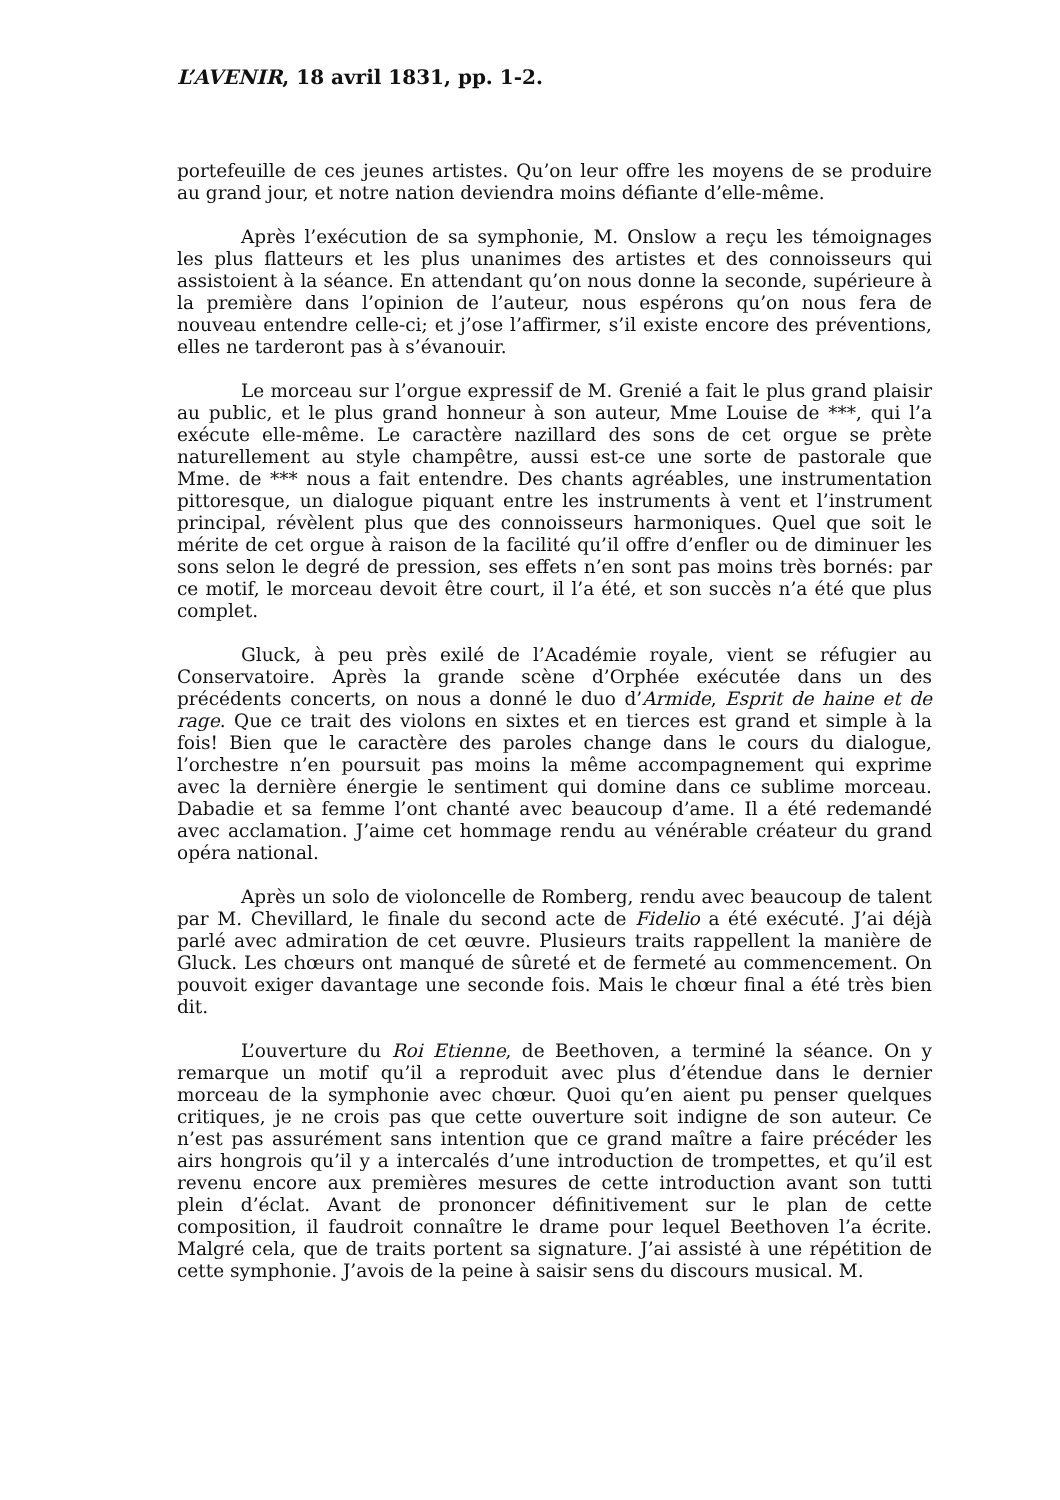L’AVENIR, 18 avril 1831, pp. 1-2.
portefeuille de ces jeunes artistes. Qu’on leur offre les moyens de se produire au grand jour, et notre nation deviendra moins défiante d’elle-même.
Après l’exécution de sa symphonie, M. Onslow a reçu les témoignages les plus flatteurs et les plus unanimes des artistes et des connoisseurs qui assistoient à la séance. En attendant qu’on nous donne la seconde, supérieure à la première dans l’opinion de l’auteur, nous espérons qu’on nous fera de nouveau entendre celle-ci; et j’ose l’affirmer, s’il existe encore des préventions, elles ne tarderont pas à s’évanouir.
Le morceau sur l’orgue expressif de M. Grenié a fait le plus grand plaisir au public, et le plus grand honneur à son auteur, Mme Louise de ***, qui l’a exécute elle-même. Le caractère nazillard des sons de cet orgue se prète naturellement au style champêtre, aussi est-ce une sorte de pastorale que Mme. de *** nous a fait entendre. Des chants agréables, une instrumentation pittoresque, un dialogue piquant entre les instruments à vent et l’instrument principal, révèlent plus que des connoisseurs harmoniques. Quel que soit le mérite de cet orgue à raison de la facilité qu’il offre d’enfler ou de diminuer les sons selon le degré de pression, ses effets n’en sont pas moins très bornés: par ce motif, le morceau devoit être court, il l’a été, et son succès n’a été que plus complet.
Gluck, à peu près exilé de l’Académie royale, vient se réfugier au Conservatoire. Après la grande scène d’Orphée exécutée dans un des précédents concerts, on nous a donné le duo d’Armide, Esprit de haine et de rage. Que ce trait des violons en sixtes et en tierces est grand et simple à la fois! Bien que le caractère des paroles change dans le cours du dialogue, l’orchestre n’en poursuit pas moins la même accompagnement qui exprime avec la dernière énergie le sentiment qui domine dans ce sublime morceau. Dabadie et sa femme l’ont chanté avec beaucoup d’ame. Il a été redemandé avec acclamation. J’aime cet hommage rendu au vénérable créateur du grand opéra national.
Après un solo de violoncelle de Romberg, rendu avec beaucoup de talent par M. Chevillard, le finale du second acte de Fidelio a été exécuté. J’ai déjà parlé avec admiration de cet œuvre. Plusieurs traits rappellent la manière de Gluck. Les chœurs ont manqué de sûreté et de fermeté au commencement. On pouvoit exiger davantage une seconde fois. Mais le chœur final a été très bien dit.
L’ouverture du Roi Etienne, de Beethoven, a terminé la séance. On y remarque un motif qu’il a reproduit avec plus d’étendue dans le dernier morceau de la symphonie avec chœur. Quoi qu’en aient pu penser quelques critiques, je ne crois pas que cette ouverture soit indigne de son auteur. Ce n’est pas assurément sans intention que ce grand maître a faire précéder les airs hongrois qu’il y a intercalés d’une introduction de trompettes, et qu’il est revenu encore aux premières mesures de cette introduction avant son tutti plein d’éclat. Avant de prononcer définitivement sur le plan de cette composition, il faudroit connaître le drame pour lequel Beethoven l’a écrite. Malgré cela, que de traits portent sa signature. J’ai assisté à une répétition de cette symphonie. J’avois de la peine à saisir sens du discours musical. M.